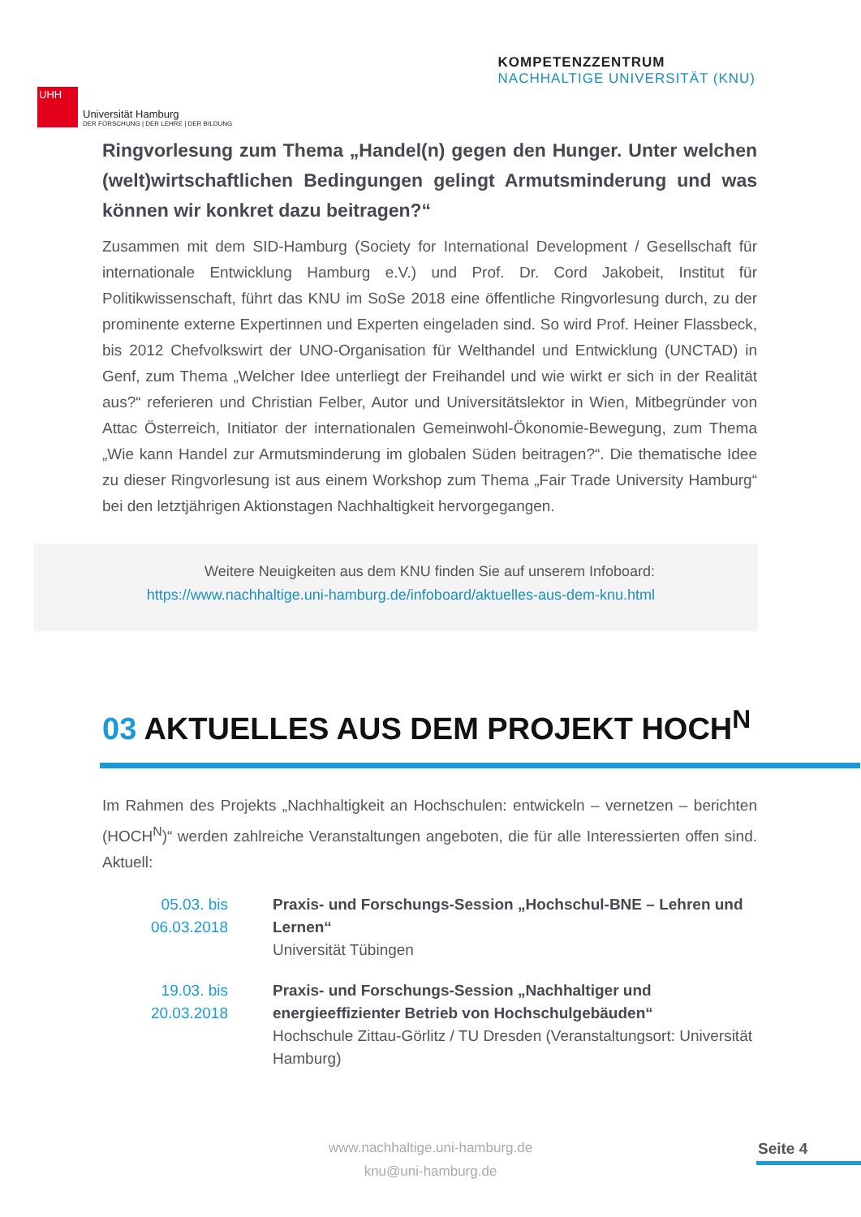UHH
Universität Hamburg
DER FORSCHUNG | DER LEHRE | DER BILDUNG
KOMPETENZZENTRUM
NACHHALTIGE UNIVERSITÄT (KNU)
Ringvorlesung zum Thema „Handel(n) gegen den Hunger. Unter welchen (welt)wirtschaftlichen Bedingungen gelingt Armutsminderung und was können wir konkret dazu beitragen?“
Zusammen mit dem SID-Hamburg (Society for International Development / Gesellschaft für internationale Entwicklung Hamburg e.V.) und Prof. Dr. Cord Jakobeit, Institut für Politikwissenschaft, führt das KNU im SoSe 2018 eine öffentliche Ringvorlesung durch, zu der prominente externe Expertinnen und Experten eingeladen sind. So wird Prof. Heiner Flassbeck, bis 2012 Chefvolkswirt der UNO-Organisation für Welthandel und Entwicklung (UNCTAD) in Genf, zum Thema „Welcher Idee unterliegt der Freihandel und wie wirkt er sich in der Realität aus?“ referieren und Christian Felber, Autor und Universitätslektor in Wien, Mitbegründer von Attac Österreich, Initiator der internationalen Gemeinwohl-Ökonomie-Bewegung, zum Thema „Wie kann Handel zur Armutsminderung im globalen Süden beitragen?“. Die thematische Idee zu dieser Ringvorlesung ist aus einem Workshop zum Thema „Fair Trade University Hamburg“ bei den letztjährigen Aktionstagen Nachhaltigkeit hervorgegangen.
Weitere Neuigkeiten aus dem KNU finden Sie auf unserem Infoboard:
https://www.nachhaltige.uni-hamburg.de/infoboard/aktuelles-aus-dem-knu.html
03 AKTUELLES AUS DEM PROJEKT HOCH<sup>N</sup>
Im Rahmen des Projekts „Nachhaltigkeit an Hochschulen: entwickeln – vernetzen – berichten (HOCH<sup>N</sup>)“ werden zahlreiche Veranstaltungen angeboten, die für alle Interessierten offen sind. Aktuell:
05.03. bis
06.03.2018
Praxis- und Forschungs-Session „Hochschul-BNE – Lehren und Lernen“
Universität Tübingen
19.03. bis
20.03.2018
Praxis- und Forschungs-Session „Nachhaltiger und energieeffizienter Betrieb von Hochschulgebäuden“
Hochschule Zittau-Görlitz / TU Dresden (Veranstaltungsort: Universität Hamburg)
www.nachhaltige.uni-hamburg.de
knu@uni-hamburg.de
Seite 4